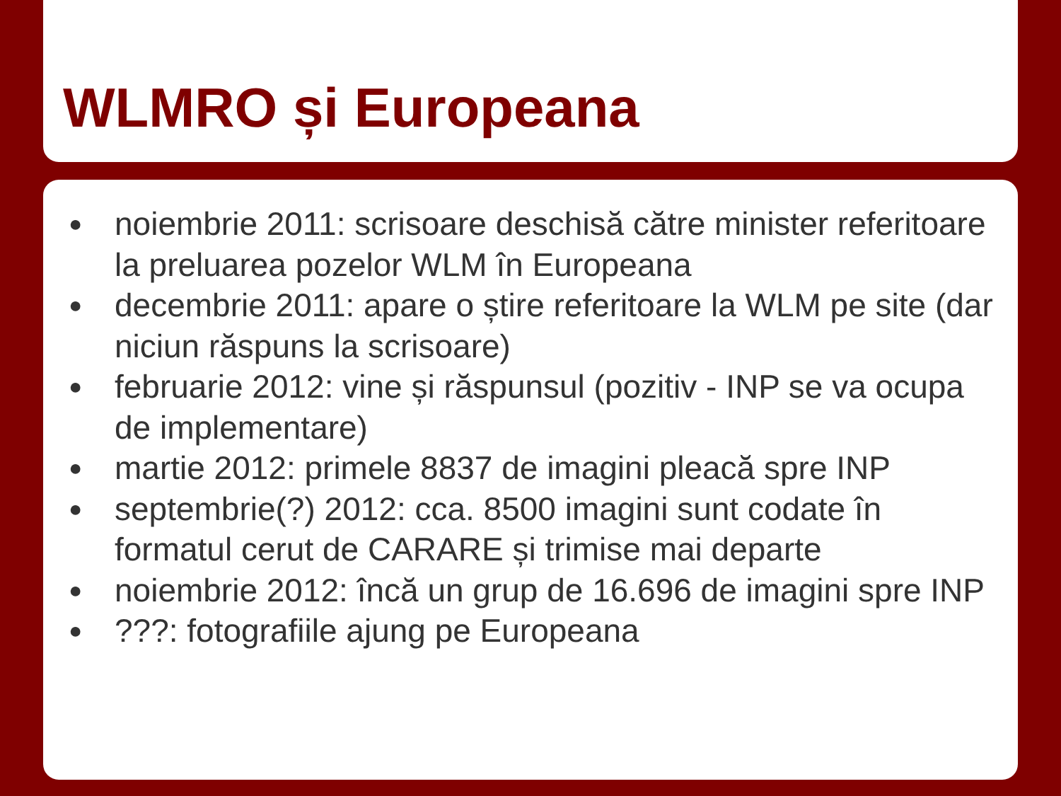WLMRO și Europeana
● noiembrie 2011: scrisoare deschisă către minister referitoare la preluarea pozelor WLM în Europeana
● decembrie 2011: apare o știre referitoare la WLM pe site (dar niciun răspuns la scrisoare)
● februarie 2012: vine și răspunsul (pozitiv - INP se va ocupa de implementare)
● martie 2012: primele 8837 de imagini pleacă spre INP
● septembrie(?) 2012: cca. 8500 imagini sunt codate în formatul cerut de CARARE și trimise mai departe
● noiembrie 2012: încă un grup de 16.696 de imagini spre INP
●???: fotografiile ajung pe Europeana